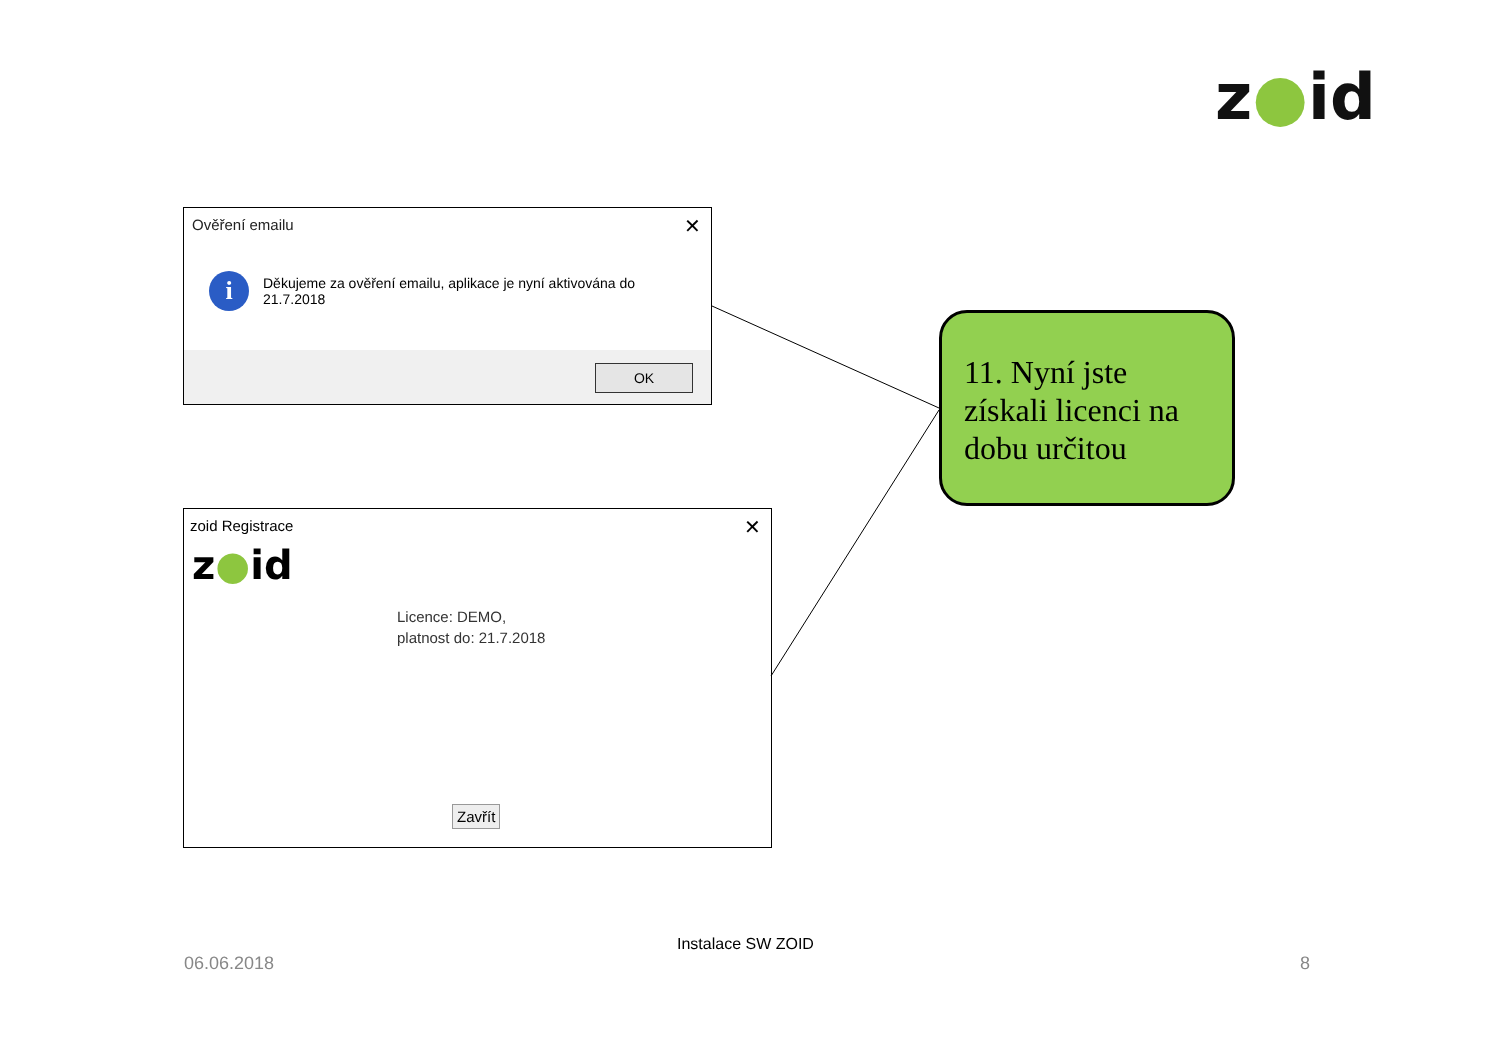z●id
Ověření emailu
✕
i
Děkujeme za ověření emailu, aplikace je nyní aktivována do
21.7.2018
OK
zoid Registrace
✕
z●id
Licence: DEMO,
platnost do: 21.7.2018
Zavřít
11. Nyní jste získali licenci na dobu určitou
06.06.2018
Instalace SW ZOID
8